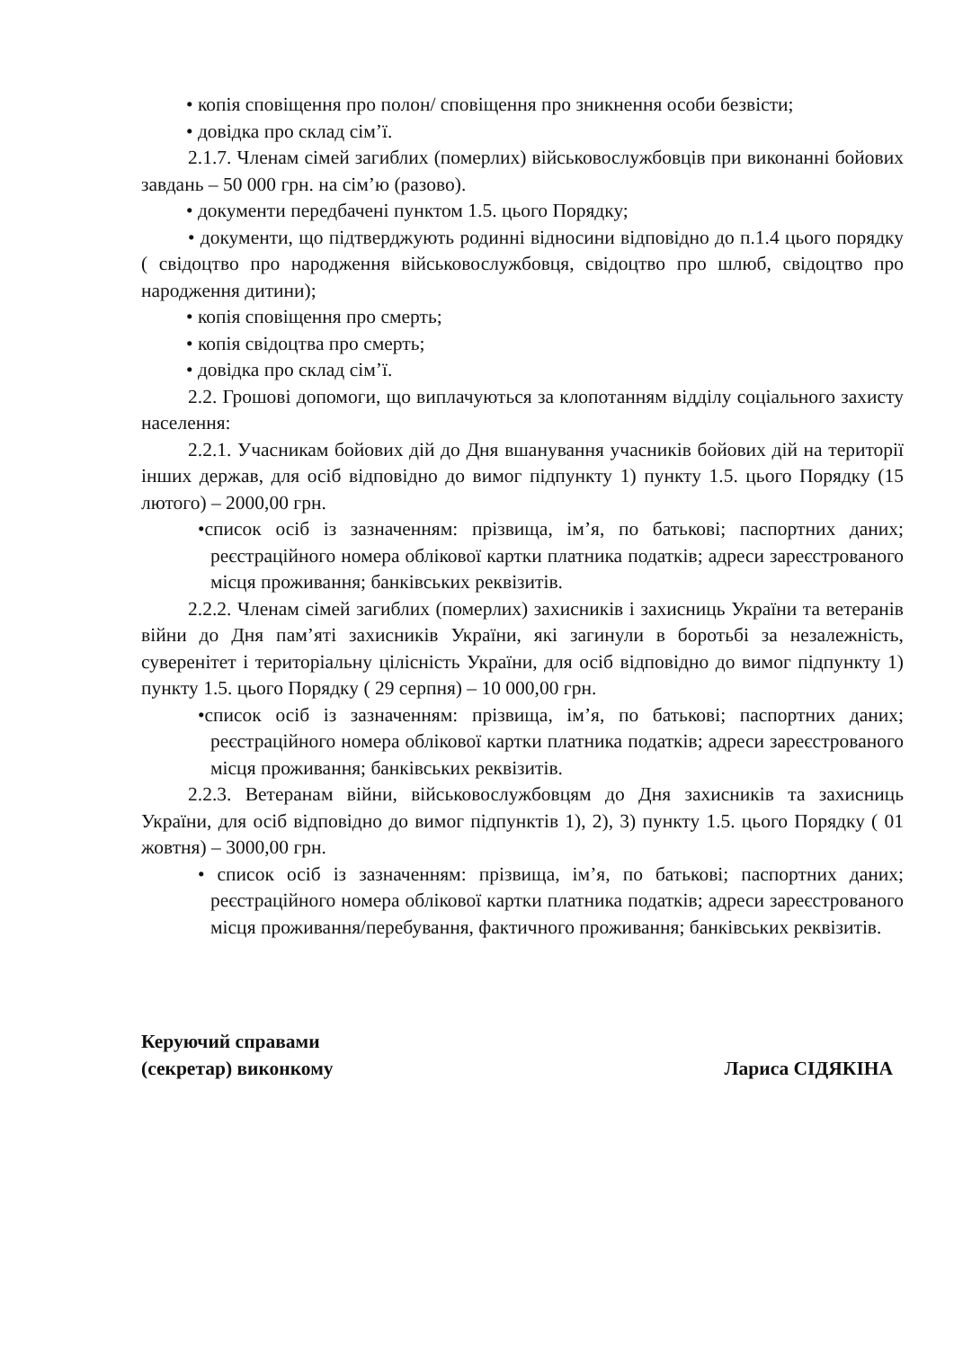• копія сповіщення про полон/ сповіщення про зникнення особи безвісти;
• довідка про склад сім’ї.
2.1.7. Членам сімей загиблих (померлих) військовослужбовців при виконанні бойових завдань – 50 000 грн. на сім’ю (разово).
• документи передбачені пунктом 1.5. цього Порядку;
• документи, що підтверджують родинні відносини відповідно до п.1.4 цього порядку ( свідоцтво про народження військовослужбовця, свідоцтво про шлюб, свідоцтво про народження дитини);
• копія сповіщення про смерть;
• копія свідоцтва про смерть;
• довідка про склад сім’ї.
2.2. Грошові допомоги, що виплачуються за клопотанням відділу соціального захисту населення:
2.2.1. Учасникам бойових дій до Дня вшанування учасників бойових дій на території інших держав, для осіб відповідно до вимог підпункту 1) пункту 1.5. цього Порядку (15 лютого) – 2000,00 грн.
•список осіб із зазначенням: прізвища, ім’я, по батькові; паспортних даних; реєстраційного номера облікової картки платника податків; адреси зареєстрованого місця проживання; банківських реквізитів.
2.2.2. Членам сімей загиблих (померлих) захисників і захисниць України та ветеранів війни до Дня пам’яті захисників України, які загинули в боротьбі за незалежність, суверенітет і територіальну цілісність України, для осіб відповідно до вимог підпункту 1) пункту 1.5. цього Порядку ( 29 серпня) – 10 000,00 грн.
•список осіб із зазначенням: прізвища, ім’я, по батькові; паспортних даних; реєстраційного номера облікової картки платника податків; адреси зареєстрованого місця проживання; банківських реквізитів.
2.2.3. Ветеранам війни, військовослужбовцям до Дня захисників та захисниць України, для осіб відповідно до вимог підпунктів 1), 2), 3) пункту 1.5. цього Порядку ( 01 жовтня) – 3000,00 грн.
• список осіб із зазначенням: прізвища, ім’я, по батькові; паспортних даних; реєстраційного номера облікової картки платника податків; адреси зареєстрованого місця проживання/перебування, фактичного проживання; банківських реквізитів.
Керуючий справами
(секретар) виконкому
Лариса СІДЯКІНА